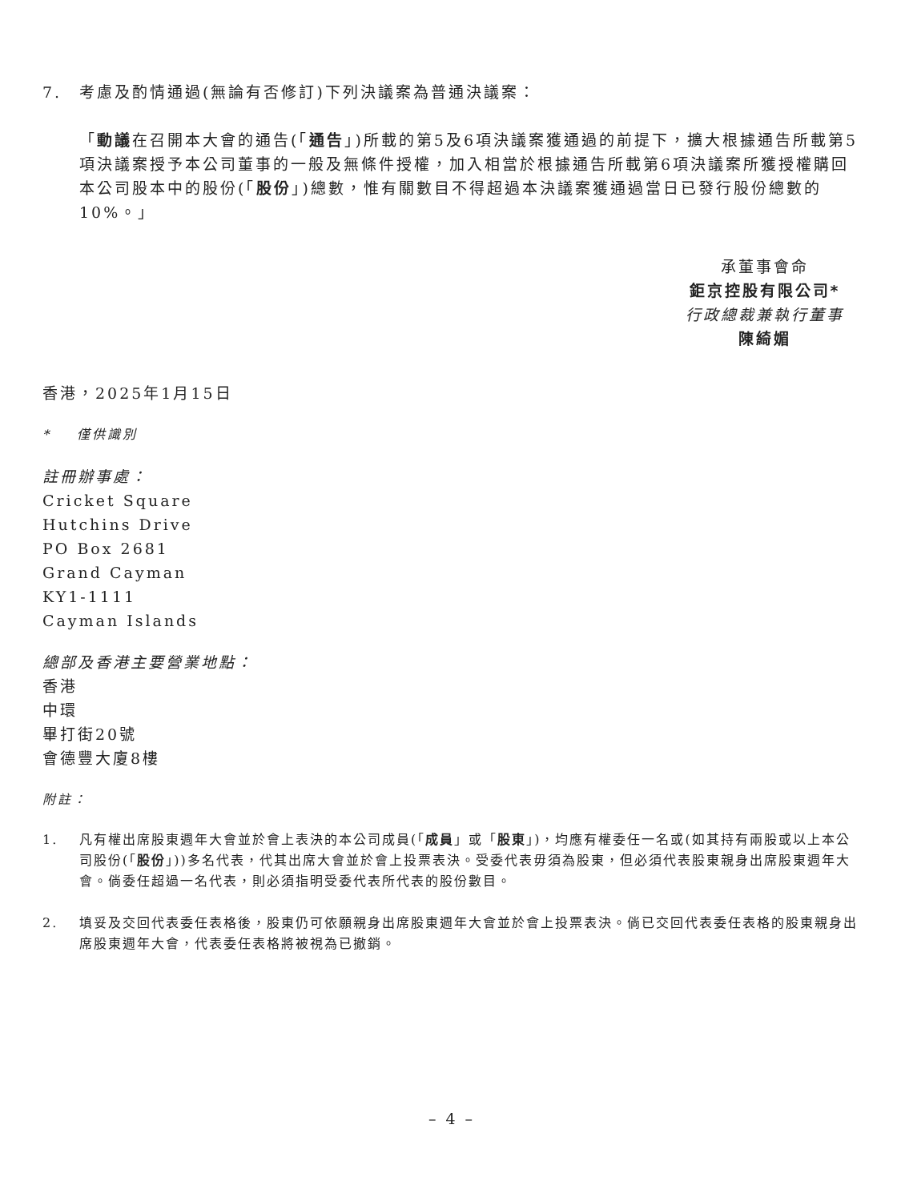7. 考慮及酌情通過(無論有否修訂)下列決議案為普通決議案：
「動議在召開本大會的通告(「通告」)所載的第5及6項決議案獲通過的前提下，擴大根據通告所載第5項決議案授予本公司董事的一般及無條件授權，加入相當於根據通告所載第6項決議案所獲授權購回本公司股本中的股份(「股份」)總數，惟有關數目不得超過本決議案獲通過當日已發行股份總數的10%。」
承董事會命
鉅京控股有限公司*
行政總裁兼執行董事
陳綺媚
香港，2025年1月15日
* 僅供識別
註冊辦事處：
Cricket Square
Hutchins Drive
PO Box 2681
Grand Cayman
KY1-1111
Cayman Islands
總部及香港主要營業地點：
香港
中環
畢打街20號
會德豐大廈8樓
附註：
1. 凡有權出席股東週年大會並於會上表決的本公司成員(「成員」或「股東」)，均應有權委任一名或(如其持有兩股或以上本公司股份(「股份」))多名代表，代其出席大會並於會上投票表決。受委代表毋須為股東，但必須代表股東親身出席股東週年大會。倘委任超過一名代表，則必須指明受委代表所代表的股份數目。
2. 填妥及交回代表委任表格後，股東仍可依願親身出席股東週年大會並於會上投票表決。倘已交回代表委任表格的股東親身出席股東週年大會，代表委任表格將被視為已撤銷。
– 4 –